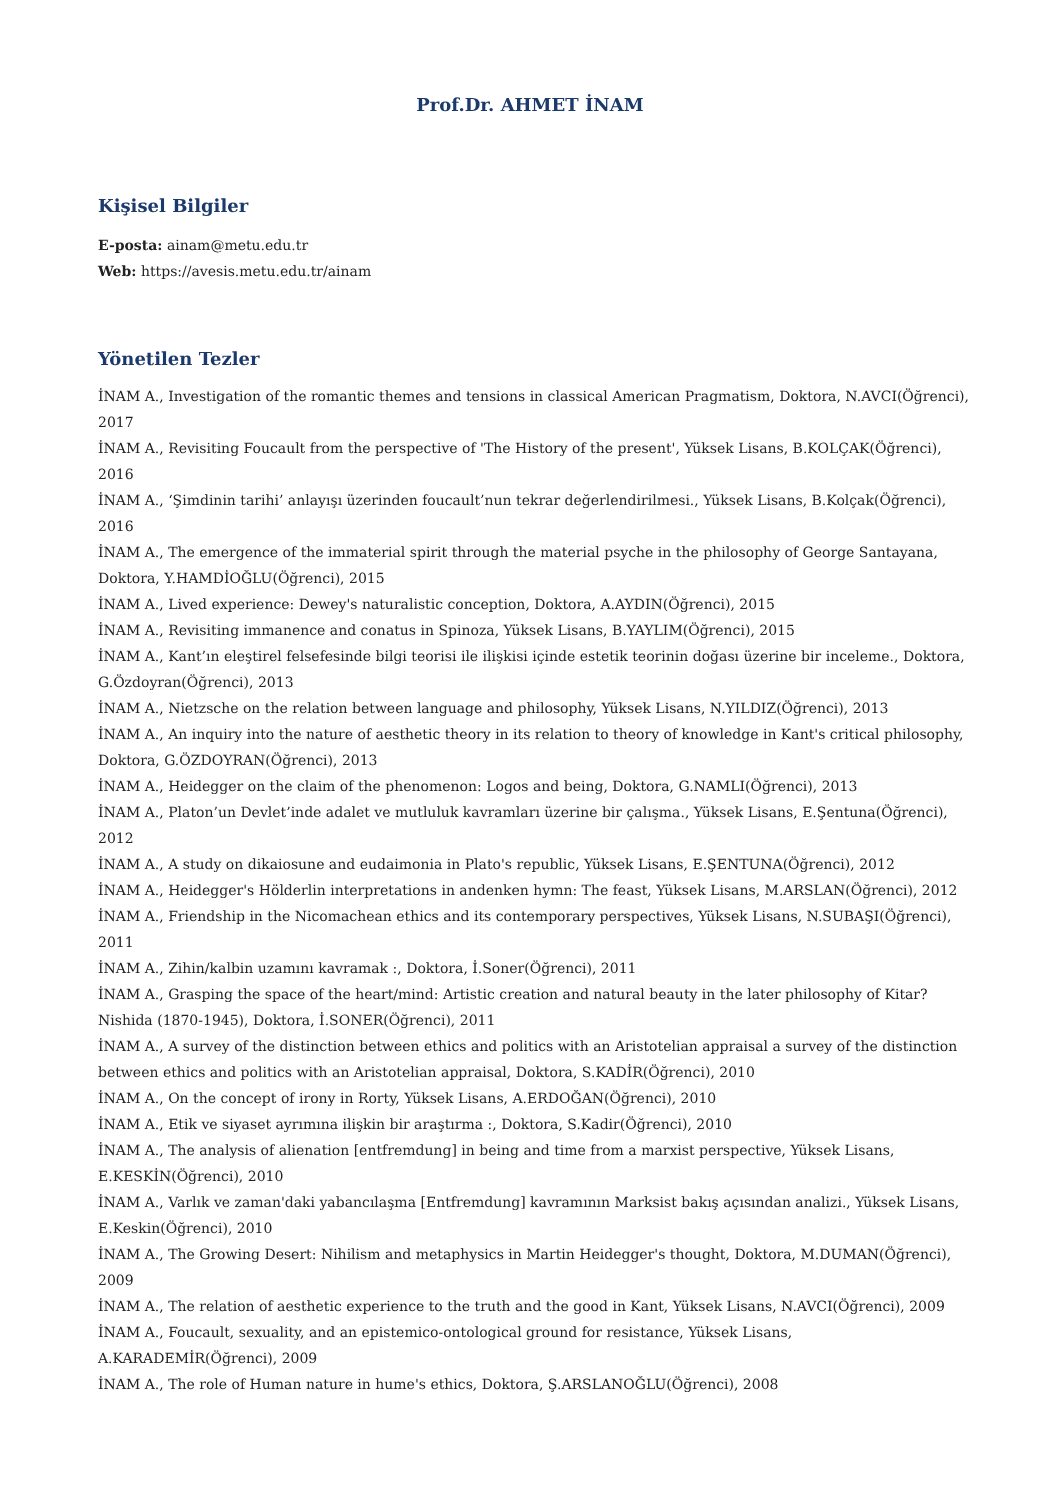Prof.Dr. AHMET İNAM
Kişisel Bilgiler
E-posta: ainam@metu.edu.tr
Web: https://avesis.metu.edu.tr/ainam
Yönetilen Tezler
İNAM A., Investigation of the romantic themes and tensions in classical American Pragmatism, Doktora, N.AVCI(Öğrenci), 2017
İNAM A., Revisiting Foucault from the perspective of 'The History of the present', Yüksek Lisans, B.KOLÇAK(Öğrenci), 2016
İNAM A., ‘Şimdinin tarihi’ anlayışı üzerinden foucault’nun tekrar değerlendirilmesi., Yüksek Lisans, B.Kolçak(Öğrenci), 2016
İNAM A., The emergence of the immaterial spirit through the material psyche in the philosophy of George Santayana, Doktora, Y.HAMDİOĞLU(Öğrenci), 2015
İNAM A., Lived experience: Dewey's naturalistic conception, Doktora, A.AYDIN(Öğrenci), 2015
İNAM A., Revisiting immanence and conatus in Spinoza, Yüksek Lisans, B.YAYLIM(Öğrenci), 2015
İNAM A., Kant’ın eleştirel felsefesinde bilgi teorisi ile ilişkisi içinde estetik teorinin doğası üzerine bir inceleme., Doktora, G.Özdoyran(Öğrenci), 2013
İNAM A., Nietzsche on the relation between language and philosophy, Yüksek Lisans, N.YILDIZ(Öğrenci), 2013
İNAM A., An inquiry into the nature of aesthetic theory in its relation to theory of knowledge in Kant's critical philosophy, Doktora, G.ÖZDOYRAN(Öğrenci), 2013
İNAM A., Heidegger on the claim of the phenomenon: Logos and being, Doktora, G.NAMLI(Öğrenci), 2013
İNAM A., Platon’un Devlet’inde adalet ve mutluluk kavramları üzerine bir çalışma., Yüksek Lisans, E.Şentuna(Öğrenci), 2012
İNAM A., A study on dikaiosune and eudaimonia in Plato's republic, Yüksek Lisans, E.ŞENTUNA(Öğrenci), 2012
İNAM A., Heidegger's Hölderlin interpretations in andenken hymn: The feast, Yüksek Lisans, M.ARSLAN(Öğrenci), 2012
İNAM A., Friendship in the Nicomachean ethics and its contemporary perspectives, Yüksek Lisans, N.SUBAŞI(Öğrenci), 2011
İNAM A., Zihin/kalbin uzamını kavramak :, Doktora, İ.Soner(Öğrenci), 2011
İNAM A., Grasping the space of the heart/mind: Artistic creation and natural beauty in the later philosophy of Kitar? Nishida (1870-1945), Doktora, İ.SONER(Öğrenci), 2011
İNAM A., A survey of the distinction between ethics and politics with an Aristotelian appraisal a survey of the distinction between ethics and politics with an Aristotelian appraisal, Doktora, S.KADİR(Öğrenci), 2010
İNAM A., On the concept of irony in Rorty, Yüksek Lisans, A.ERDOĞAN(Öğrenci), 2010
İNAM A., Etik ve siyaset ayrımına ilişkin bir araştırma :, Doktora, S.Kadir(Öğrenci), 2010
İNAM A., The analysis of alienation [entfremdung] in being and time from a marxist perspective, Yüksek Lisans, E.KESKİN(Öğrenci), 2010
İNAM A., Varlık ve zaman'daki yabancılaşma [Entfremdung] kavramının Marksist bakış açısından analizi., Yüksek Lisans, E.Keskin(Öğrenci), 2010
İNAM A., The Growing Desert: Nihilism and metaphysics in Martin Heidegger's thought, Doktora, M.DUMAN(Öğrenci), 2009
İNAM A., The relation of aesthetic experience to the truth and the good in Kant, Yüksek Lisans, N.AVCI(Öğrenci), 2009
İNAM A., Foucault, sexuality, and an epistemico-ontological ground for resistance, Yüksek Lisans, A.KARADEMİR(Öğrenci), 2009
İNAM A., The role of Human nature in hume's ethics, Doktora, Ş.ARSLANOĞLU(Öğrenci), 2008